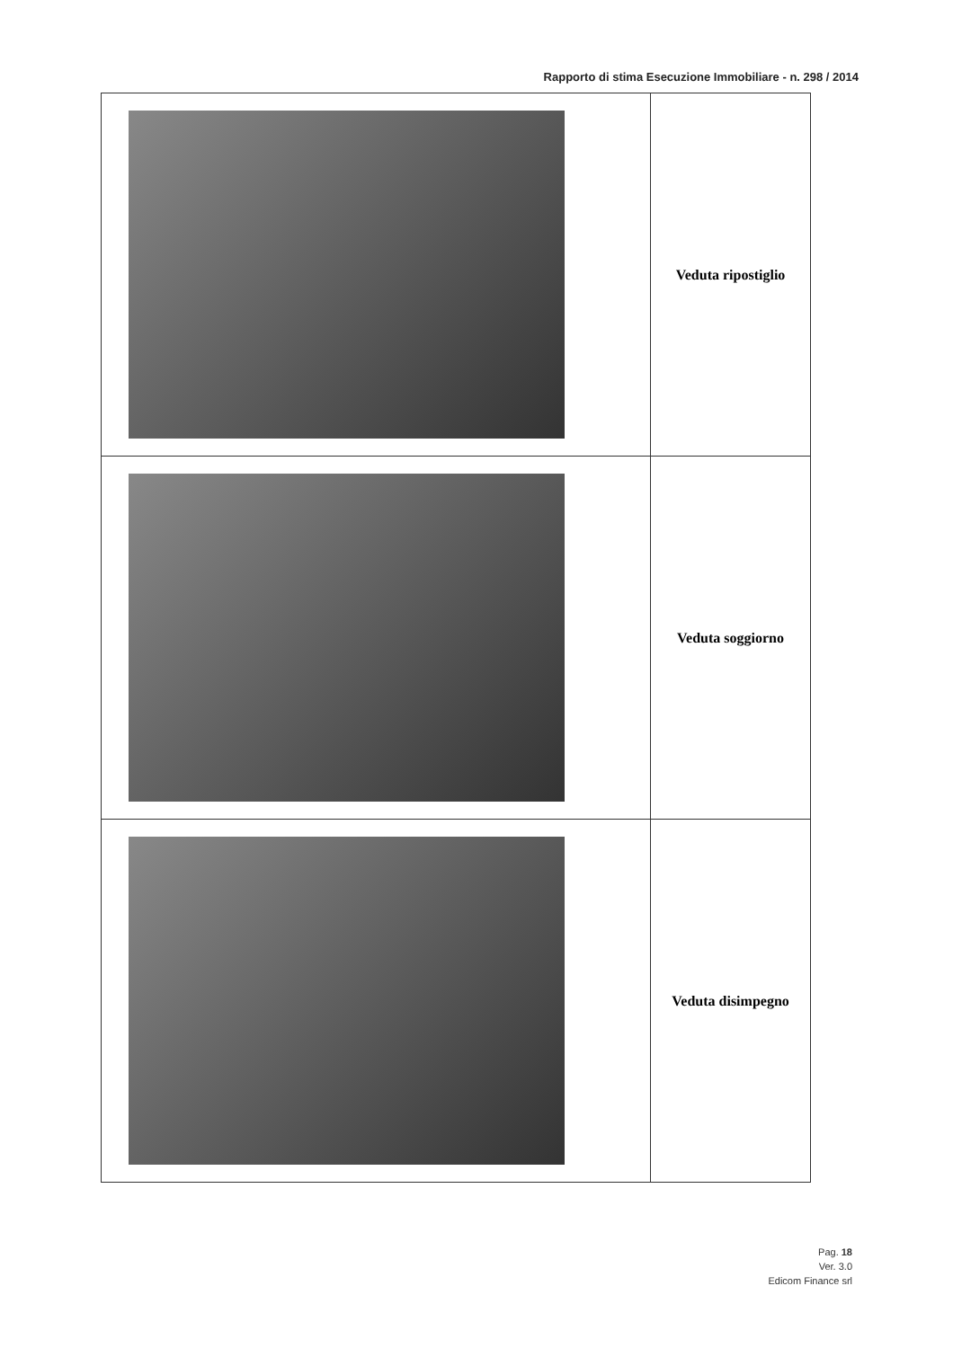Rapporto di stima Esecuzione Immobiliare - n. 298 / 2014
| | Veduta ripostiglio |
| | Veduta soggiorno |
| | Veduta disimpegno |
Pag. 18
Ver. 3.0
Edicom Finance srl